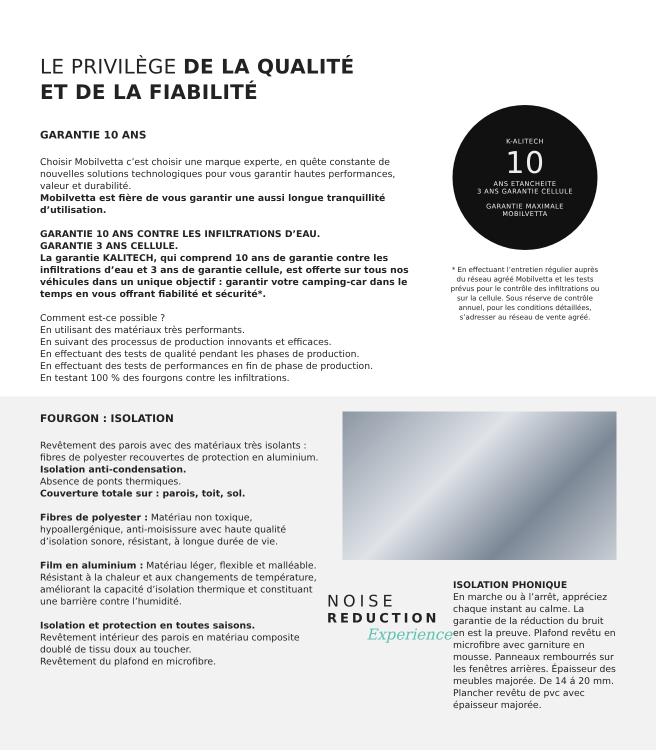LE PRIVILÈGE DE LA QUALITÉ
ET DE LA FIABILITÉ
GARANTIE 10 ANS
Choisir Mobilvetta c’est choisir une marque experte, en quête constante de nouvelles solutions technologiques pour vous garantir hautes performances, valeur et durabilité.
Mobilvetta est fière de vous garantir une aussi longue tranquillité d’utilisation.
GARANTIE 10 ANS CONTRE LES INFILTRATIONS D’EAU.
GARANTIE 3 ANS CELLULE.
La garantie KALITECH, qui comprend 10 ans de garantie contre les infiltrations d’eau et 3 ans de garantie cellule, est offerte sur tous nos véhicules dans un unique objectif : garantir votre camping-car dans le temps en vous offrant fiabilité et sécurité*.
Comment est-ce possible ?
En utilisant des matériaux très performants.
En suivant des processus de production innovants et efficaces.
En effectuant des tests de qualité pendant les phases de production.
En effectuant des tests de performances en fin de phase de production.
En testant 100 % des fourgons contre les infiltrations.
K-ALITECH
10
ANS ETANCHEITE
3 ANS GARANTIE CELLULE
GARANTIE MAXIMALE
MOBILVETTA
* En effectuant l’entretien régulier auprès du réseau agréé Mobilvetta et les tests prévus pour le contrôle des infiltrations ou sur la cellule. Sous réserve de contrôle annuel, pour les conditions détaillées, s’adresser au réseau de vente agréé.
FOURGON : ISOLATION
Revêtement des parois avec des matériaux très isolants : fibres de polyester recouvertes de protection en aluminium.
Isolation anti-condensation.
Absence de ponts thermiques.
Couverture totale sur : parois, toit, sol.
Fibres de polyester : Matériau non toxique, hypoallergénique, anti-moisissure avec haute qualité d’isolation sonore, résistant, à longue durée de vie.
Film en aluminium : Matériau léger, flexible et malléable. Résistant à la chaleur et aux changements de température, améliorant la capacité d’isolation thermique et constituant une barrière contre l’humidité.
Isolation et protection en toutes saisons.
Revêtement intérieur des parois en matériau composite doublé de tissu doux au toucher.
Revêtement du plafond en microfibre.
NOISE
REDUCTION
Experience
ISOLATION PHONIQUE
En marche ou à l’arrêt, appréciez chaque instant au calme. La garantie de la réduction du bruit en est la preuve. Plafond revêtu en microfibre avec garniture en mousse. Panneaux rembourrés sur les fenêtres arrières. Épaisseur des meubles majorée. De 14 á 20 mm. Plancher revêtu de pvc avec épaisseur majorée.